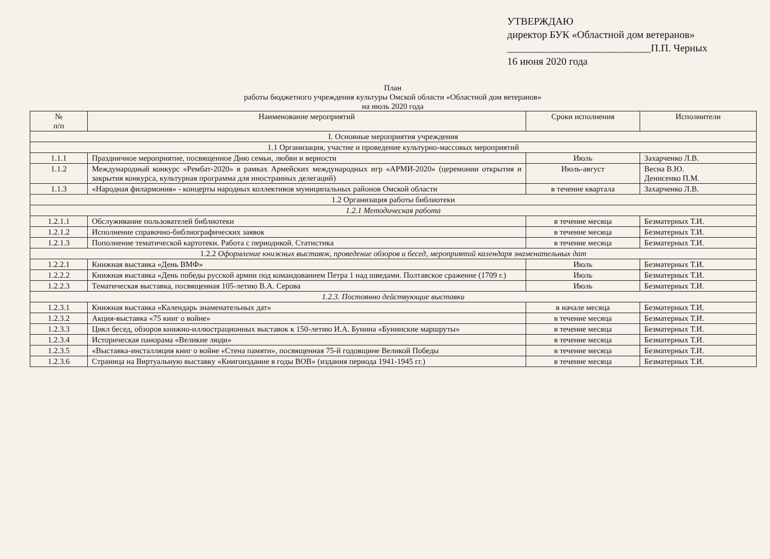УТВЕРЖДАЮ
директор БУК «Областной дом ветеранов»
____________________________П.П. Черных
16 июня 2020 года
План
работы бюджетного учреждения культуры Омской области «Областной дом ветеранов»
на июль 2020 года
| № п/п | Наименование мероприятий | Сроки исполнения | Исполнители |
| --- | --- | --- | --- |
| I. Основные мероприятия учреждения | | | |
| 1.1 Организация, участие и проведение культурно-массовых мероприятий | | | |
| 1.1.1 | Праздничное мероприятие, посвященное Дню семьи, любви и верности | Июль | Захарченко Л.В. |
| 1.1.2 | Международный конкурс «Рембат-2020» в рамках Армейских международных игр «АРМИ-2020» (церемонии открытия и закрытия конкурса, культурная программа для иностранных делегаций) | Июль-август | Весна В.Ю. Денисенко П.М. |
| 1.1.3 | «Народная филармония» - концерты народных коллективов муниципальных районов Омской области | в течение квартала | Захарченко Л.В. |
| 1.2 Организация работы библиотеки | | | |
| 1.2.1 Методическая работа | | | |
| 1.2.1.1 | Обслуживание пользователей библиотеки | в течение месяца | Безматерных Т.И. |
| 1.2.1.2 | Исполнение справочно-библиографических заявок | в течение месяца | Безматерных Т.И. |
| 1.2.1.3 | Пополнение тематической картотеки. Работа с периодикой. Статистика | в течение месяца | Безматерных Т.И. |
| 1.2.2 Оформление книжных выставок, проведение обзоров и бесед, мероприятий календаря знаменательных дат | | | |
| 1.2.2.1 | Книжная выставка «День ВМФ» | Июль | Безматерных Т.И. |
| 1.2.2.2 | Книжная выставка «День победы русской армии под командованием Петра 1 над шведами. Полтавское сражение (1709 г.) | Июль | Безматерных Т.И. |
| 1.2.2.3 | Тематическая выставка, посвященная 105-летию В.А. Серова | Июль | Безматерных Т.И. |
| 1.2.3. Постоянно действующие выставки | | | |
| 1.2.3.1 | Книжная выставка «Календарь знаменательных дат» | в начале месяца | Безматерных Т.И. |
| 1.2.3.2 | Акция-выставка «75 книг о войне» | в течение месяца | Безматерных Т.И. |
| 1.2.3.3 | Цикл бесед, обзоров книжно-иллюстрационных выставок к 150-летию И.А. Бунина «Бунинские маршруты» | в течение месяца | Безматерных Т.И. |
| 1.2.3.4 | Историческая панорама «Великие люди» | в течение месяца | Безматерных Т.И. |
| 1.2.3.5 | «Выставка-инсталляция книг о войне «Стена памяти», посвященная 75-й годовщине Великой Победы | в течение месяца | Безматерных Т.И. |
| 1.2.3.6 | Страница на Виртуальную выставку «Книгоиздание в годы ВОВ» (издания периода 1941-1945 гг.) | в течение месяца | Безматерных Т.И. |